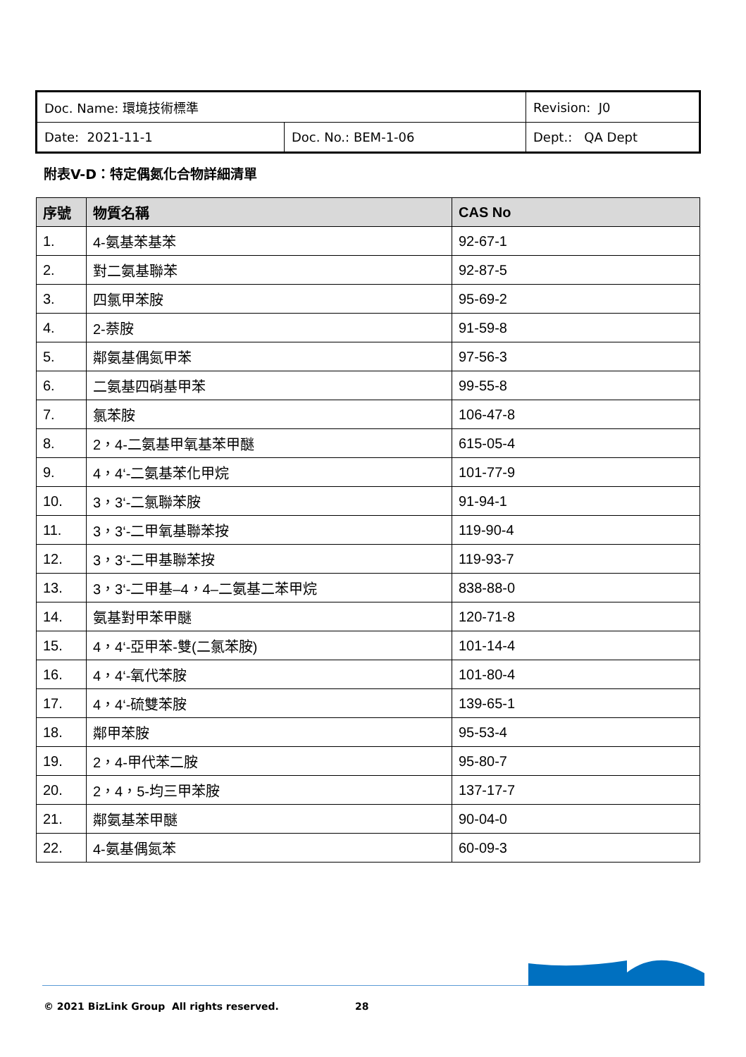| Doc. Name: 環境技術標準 | | Revision: J0 |
| Date: 2021-11-1 | Doc. No.: BEM-1-06 | Dept.: QA Dept |
附表V-D：特定偶氮化合物詳細清單
| 序號 | 物質名稱 | CAS No |
| --- | --- | --- |
| 1. | 4-氨基苯基苯 | 92-67-1 |
| 2. | 對二氨基聯苯 | 92-87-5 |
| 3. | 四氯甲苯胺 | 95-69-2 |
| 4. | 2-萘胺 | 91-59-8 |
| 5. | 鄰氨基偶氮甲苯 | 97-56-3 |
| 6. | 二氨基四硝基甲苯 | 99-55-8 |
| 7. | 氯苯胺 | 106-47-8 |
| 8. | 2，4-二氨基甲氧基苯甲醚 | 615-05-4 |
| 9. | 4，4‘-二氨基苯化甲烷 | 101-77-9 |
| 10. | 3，3‘-二氯聯苯胺 | 91-94-1 |
| 11. | 3，3‘-二甲氧基聯苯按 | 119-90-4 |
| 12. | 3，3‘-二甲基聯苯按 | 119-93-7 |
| 13. | 3，3‘-二甲基–4，4–二氨基二苯甲烷 | 838-88-0 |
| 14. | 氨基對甲苯甲醚 | 120-71-8 |
| 15. | 4，4‘-亞甲苯-雙(二氯苯胺) | 101-14-4 |
| 16. | 4，4‘-氧代苯胺 | 101-80-4 |
| 17. | 4，4‘-硫雙苯胺 | 139-65-1 |
| 18. | 鄰甲苯胺 | 95-53-4 |
| 19. | 2，4-甲代苯二胺 | 95-80-7 |
| 20. | 2，4，5-均三甲苯胺 | 137-17-7 |
| 21. | 鄰氨基苯甲醚 | 90-04-0 |
| 22. | 4-氨基偶氮苯 | 60-09-3 |
© 2021 BizLink Group All rights reserved.
28